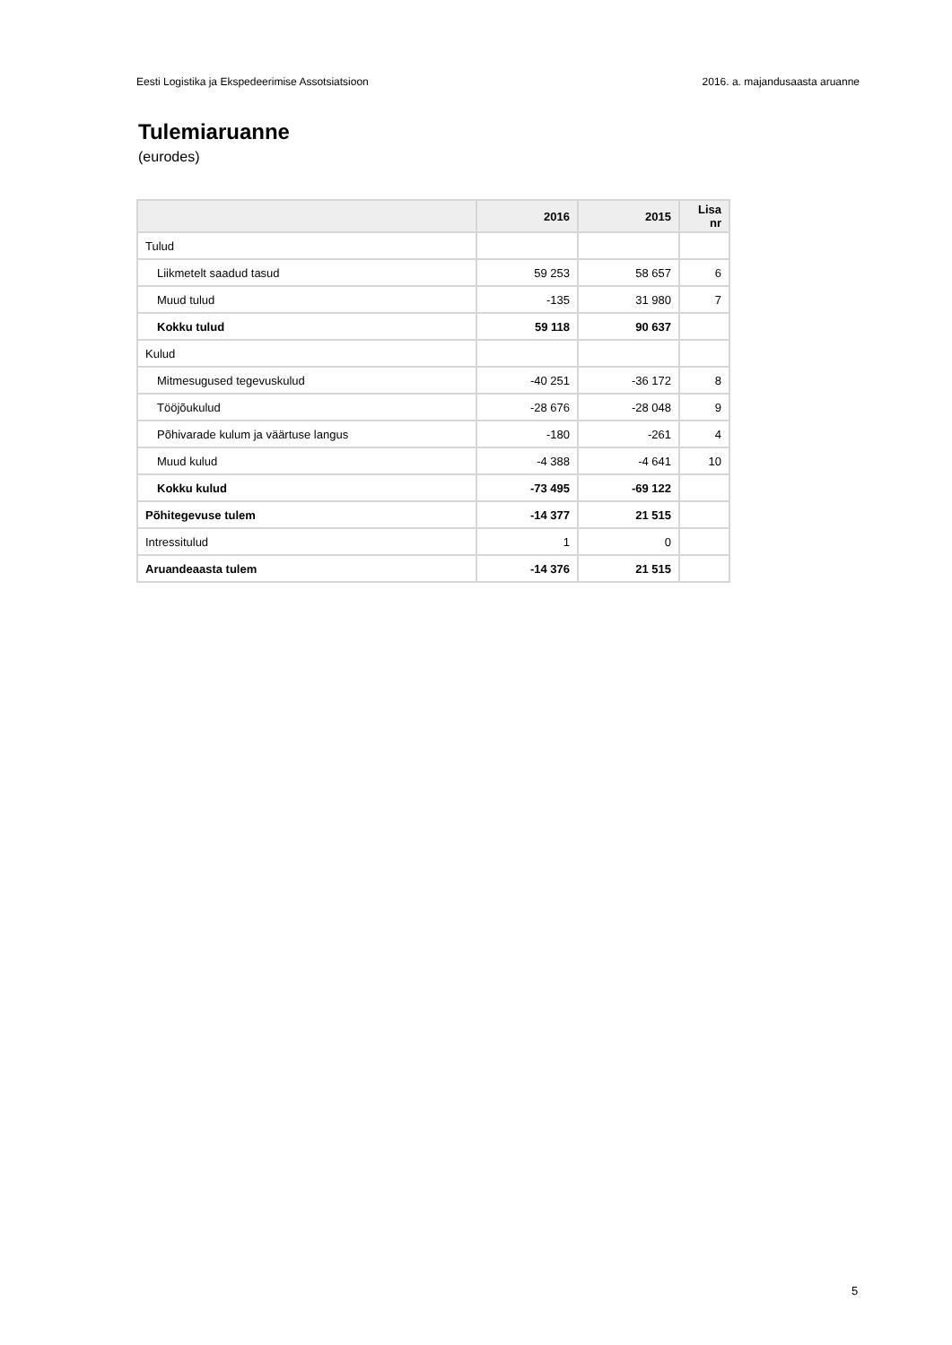Eesti Logistika ja Ekspedeerimise Assotsiatsioon 2016. a. majandusaasta aruanne
Tulemiaruanne
(eurodes)
| | 2016 | 2015 | Lisa nr |
| --- | --- | --- | --- |
| Tulud | | | |
| Liikmetelt saadud tasud | 59 253 | 58 657 | 6 |
| Muud tulud | -135 | 31 980 | 7 |
| Kokku tulud | 59 118 | 90 637 | |
| Kulud | | | |
| Mitmesugused tegevuskulud | -40 251 | -36 172 | 8 |
| Tööjõukulud | -28 676 | -28 048 | 9 |
| Põhivarade kulum ja väärtuse langus | -180 | -261 | 4 |
| Muud kulud | -4 388 | -4 641 | 10 |
| Kokku kulud | -73 495 | -69 122 | |
| Põhitegevuse tulem | -14 377 | 21 515 | |
| Intressitulud | 1 | 0 | |
| Aruandeaasta tulem | -14 376 | 21 515 | |
5